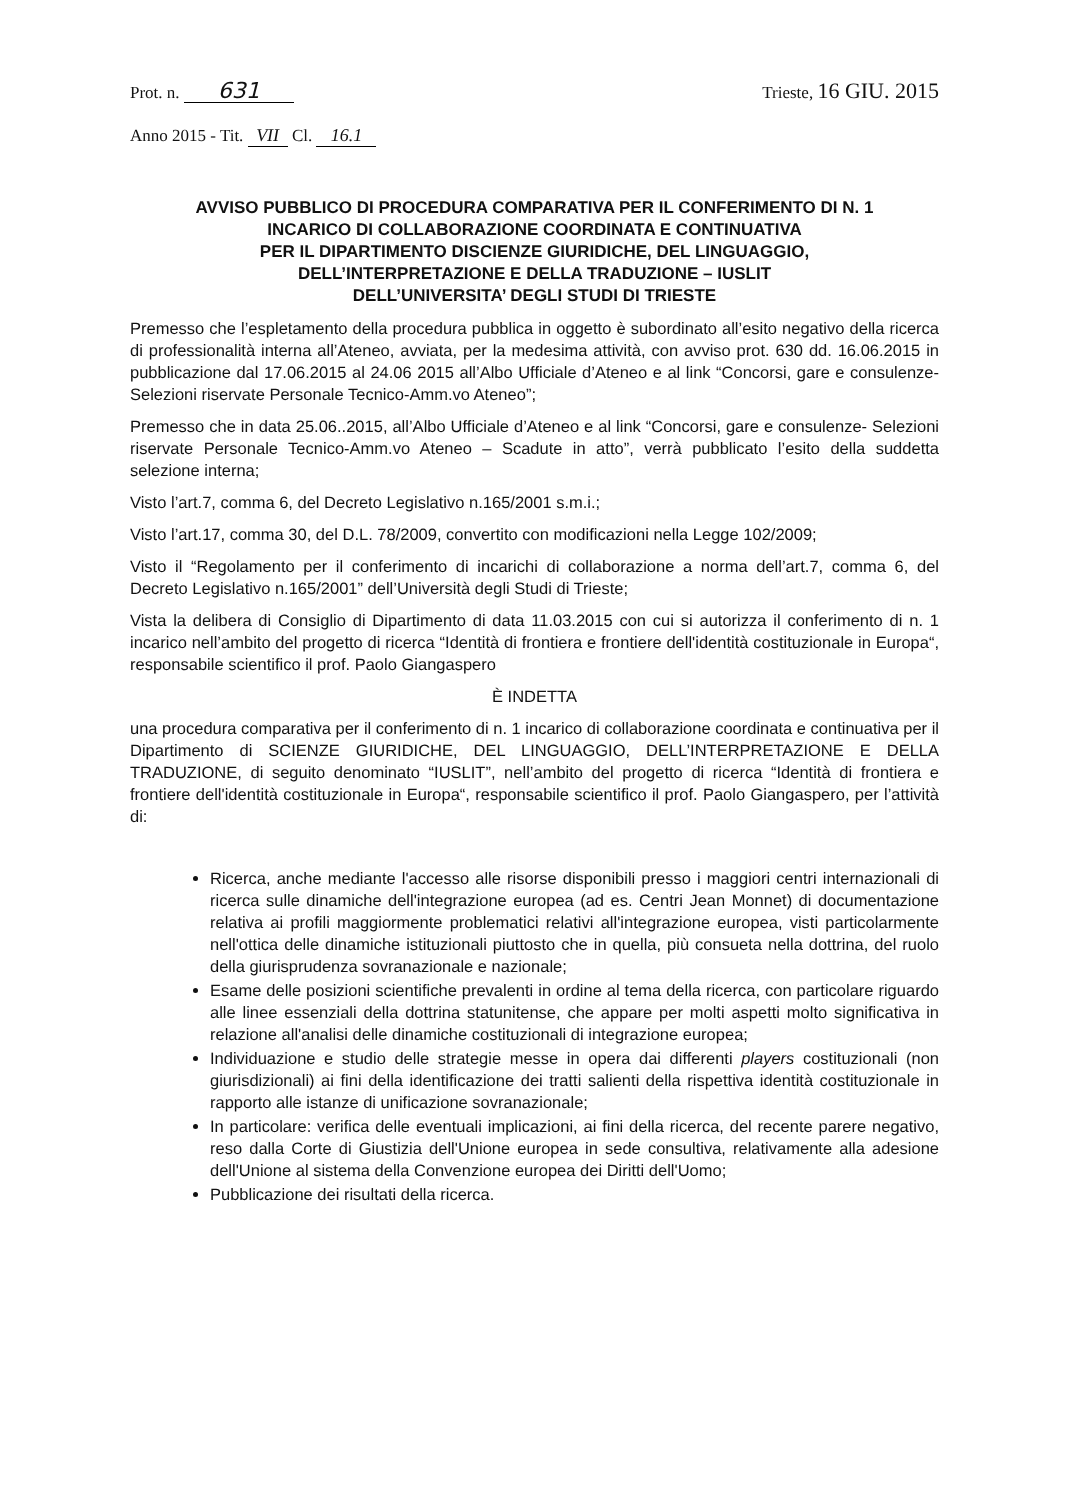Prot. n. 631
Trieste, 16 GIU. 2015
Anno 2015 - Tit. VII Cl. 16.1
AVVISO PUBBLICO DI PROCEDURA COMPARATIVA PER IL CONFERIMENTO DI N. 1
INCARICO DI COLLABORAZIONE COORDINATA E CONTINUATIVA
PER IL DIPARTIMENTO DISCIENZE GIURIDICHE, DEL LINGUAGGIO,
DELL’INTERPRETAZIONE E DELLA TRADUZIONE – IUSLIT
DELL’UNIVERSITA’ DEGLI STUDI DI TRIESTE
Premesso che l’espletamento della procedura pubblica in oggetto è subordinato all’esito negativo della ricerca di professionalità interna all’Ateneo, avviata, per la medesima attività, con avviso prot. 630 dd. 16.06.2015 in pubblicazione dal 17.06.2015 al 24.06 2015 all’Albo Ufficiale d’Ateneo e al link “Concorsi, gare e consulenze- Selezioni riservate Personale Tecnico-Amm.vo Ateneo”;
Premesso che in data 25.06..2015, all’Albo Ufficiale d’Ateneo e al link “Concorsi, gare e consulenze- Selezioni riservate Personale Tecnico-Amm.vo Ateneo – Scadute in atto”, verrà pubblicato l’esito della suddetta selezione interna;
Visto l’art.7, comma 6, del Decreto Legislativo n.165/2001 s.m.i.;
Visto l’art.17, comma 30, del D.L. 78/2009, convertito con modificazioni nella Legge 102/2009;
Visto il “Regolamento per il conferimento di incarichi di collaborazione a norma dell’art.7, comma 6, del Decreto Legislativo n.165/2001” dell’Università degli Studi di Trieste;
Vista la delibera di Consiglio di Dipartimento di data 11.03.2015 con cui si autorizza il conferimento di n. 1 incarico nell’ambito del progetto di ricerca “Identità di frontiera e frontiere dell'identità costituzionale in Europa“, responsabile scientifico il prof. Paolo Giangaspero
È INDETTA
una procedura comparativa per il conferimento di n. 1 incarico di collaborazione coordinata e continuativa per il Dipartimento di SCIENZE GIURIDICHE, DEL LINGUAGGIO, DELL’INTERPRETAZIONE E DELLA TRADUZIONE, di seguito denominato “IUSLIT”, nell’ambito del progetto di ricerca “Identità di frontiera e frontiere dell'identità costituzionale in Europa“, responsabile scientifico il prof. Paolo Giangaspero, per l’attività di:
Ricerca, anche mediante l'accesso alle risorse disponibili presso i maggiori centri internazionali di ricerca sulle dinamiche dell'integrazione europea (ad es. Centri Jean Monnet) di documentazione relativa ai profili maggiormente problematici relativi all'integrazione europea, visti particolarmente nell'ottica delle dinamiche istituzionali piuttosto che in quella, più consueta nella dottrina, del ruolo della giurisprudenza sovranazionale e nazionale;
Esame delle posizioni scientifiche prevalenti in ordine al tema della ricerca, con particolare riguardo alle linee essenziali della dottrina statunitense, che appare per molti aspetti molto significativa in relazione all'analisi delle dinamiche costituzionali di integrazione europea;
Individuazione e studio delle strategie messe in opera dai differenti players costituzionali (non giurisdizionali) ai fini della identificazione dei tratti salienti della rispettiva identità costituzionale in rapporto alle istanze di unificazione sovranazionale;
In particolare: verifica delle eventuali implicazioni, ai fini della ricerca, del recente parere negativo, reso dalla Corte di Giustizia dell'Unione europea in sede consultiva, relativamente alla adesione dell'Unione al sistema della Convenzione europea dei Diritti dell'Uomo;
Pubblicazione dei risultati della ricerca.